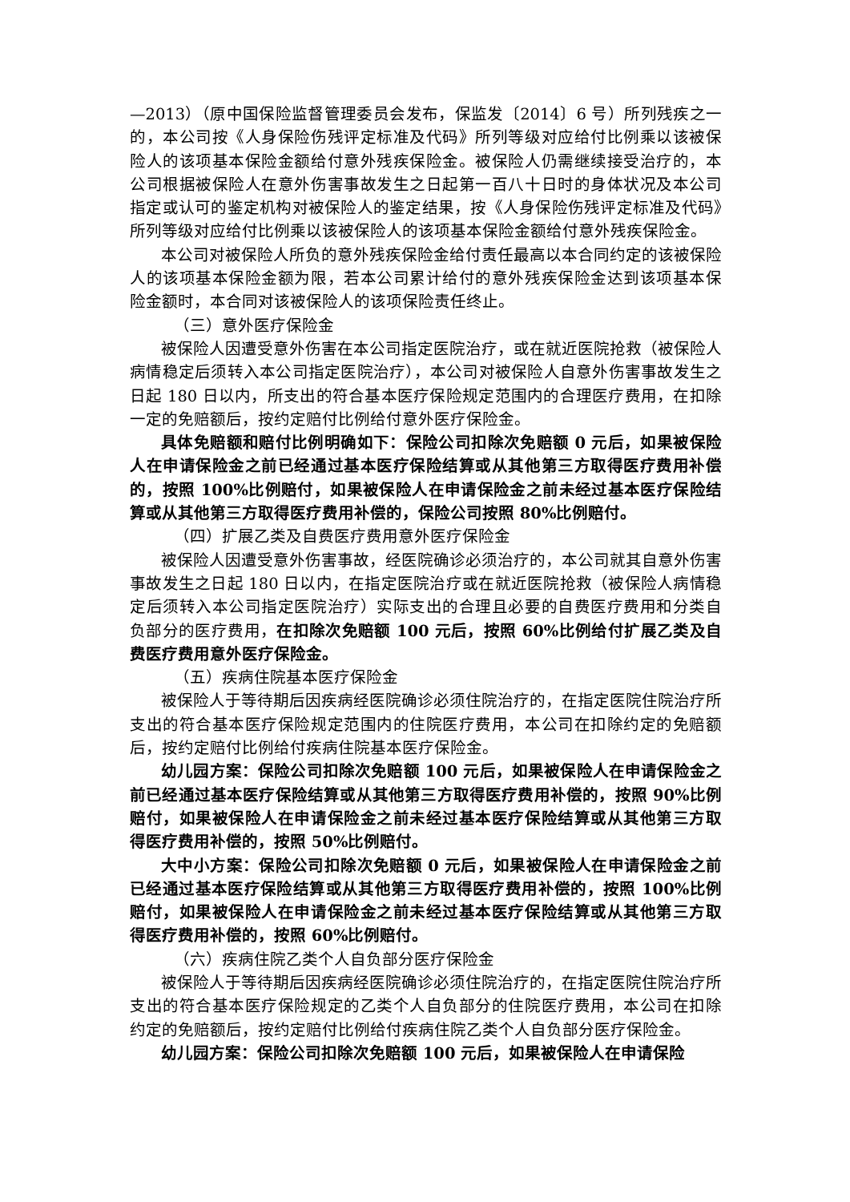—2013）（原中国保险监督管理委员会发布，保监发〔2014〕6 号）所列残疾之一的，本公司按《人身保险伤残评定标准及代码》所列等级对应给付比例乘以该被保险人的该项基本保险金额给付意外残疾保险金。被保险人仍需继续接受治疗的，本公司根据被保险人在意外伤害事故发生之日起第一百八十日时的身体状况及本公司指定或认可的鉴定机构对被保险人的鉴定结果，按《人身保险伤残评定标准及代码》所列等级对应给付比例乘以该被保险人的该项基本保险金额给付意外残疾保险金。
本公司对被保险人所负的意外残疾保险金给付责任最高以本合同约定的该被保险人的该项基本保险金额为限，若本公司累计给付的意外残疾保险金达到该项基本保险金额时，本合同对该被保险人的该项保险责任终止。
（三）意外医疗保险金
被保险人因遭受意外伤害在本公司指定医院治疗，或在就近医院抢救（被保险人病情稳定后须转入本公司指定医院治疗），本公司对被保险人自意外伤害事故发生之日起 180 日以内，所支出的符合基本医疗保险规定范围内的合理医疗费用，在扣除一定的免赔额后，按约定赔付比例给付意外医疗保险金。
具体免赔额和赔付比例明确如下：保险公司扣除次免赔额 0 元后，如果被保险人在申请保险金之前已经通过基本医疗保险结算或从其他第三方取得医疗费用补偿的，按照 100%比例赔付，如果被保险人在申请保险金之前未经过基本医疗保险结算或从其他第三方取得医疗费用补偿的，保险公司按照 80%比例赔付。
（四）扩展乙类及自费医疗费用意外医疗保险金
被保险人因遭受意外伤害事故，经医院确诊必须治疗的，本公司就其自意外伤害事故发生之日起 180 日以内，在指定医院治疗或在就近医院抢救（被保险人病情稳定后须转入本公司指定医院治疗）实际支出的合理且必要的自费医疗费用和分类自负部分的医疗费用，在扣除次免赔额 100 元后，按照 60%比例给付扩展乙类及自费医疗费用意外医疗保险金。
（五）疾病住院基本医疗保险金
被保险人于等待期后因疾病经医院确诊必须住院治疗的，在指定医院住院治疗所支出的符合基本医疗保险规定范围内的住院医疗费用，本公司在扣除约定的免赔额后，按约定赔付比例给付疾病住院基本医疗保险金。
幼儿园方案：保险公司扣除次免赔额 100 元后，如果被保险人在申请保险金之前已经通过基本医疗保险结算或从其他第三方取得医疗费用补偿的，按照 90%比例赔付，如果被保险人在申请保险金之前未经过基本医疗保险结算或从其他第三方取得医疗费用补偿的，按照 50%比例赔付。
大中小方案：保险公司扣除次免赔额 0 元后，如果被保险人在申请保险金之前已经通过基本医疗保险结算或从其他第三方取得医疗费用补偿的，按照 100%比例赔付，如果被保险人在申请保险金之前未经过基本医疗保险结算或从其他第三方取得医疗费用补偿的，按照 60%比例赔付。
（六）疾病住院乙类个人自负部分医疗保险金
被保险人于等待期后因疾病经医院确诊必须住院治疗的，在指定医院住院治疗所支出的符合基本医疗保险规定的乙类个人自负部分的住院医疗费用，本公司在扣除约定的免赔额后，按约定赔付比例给付疾病住院乙类个人自负部分医疗保险金。
幼儿园方案：保险公司扣除次免赔额 100 元后，如果被保险人在申请保险